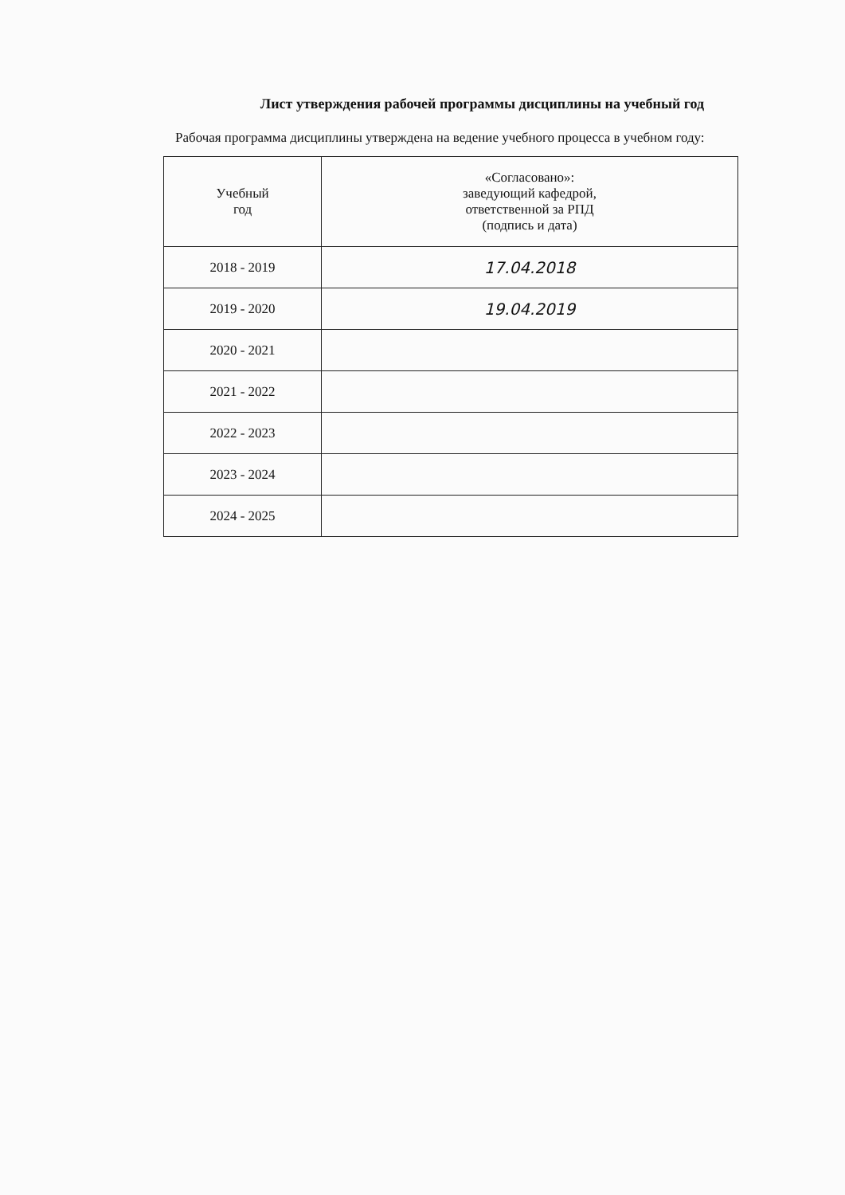Лист утверждения рабочей программы дисциплины на учебный год
Рабочая программа дисциплины утверждена на ведение учебного процесса в учебном году:
| Учебный год | «Согласовано»: заведующий кафедрой, ответственной за РПД (подпись и дата) |
| --- | --- |
| 2018 - 2019 | 17.04.2018 |
| 2019 - 2020 | 19.04.2019 |
| 2020 - 2021 | |
| 2021 - 2022 | |
| 2022 - 2023 | |
| 2023 - 2024 | |
| 2024 - 2025 | |